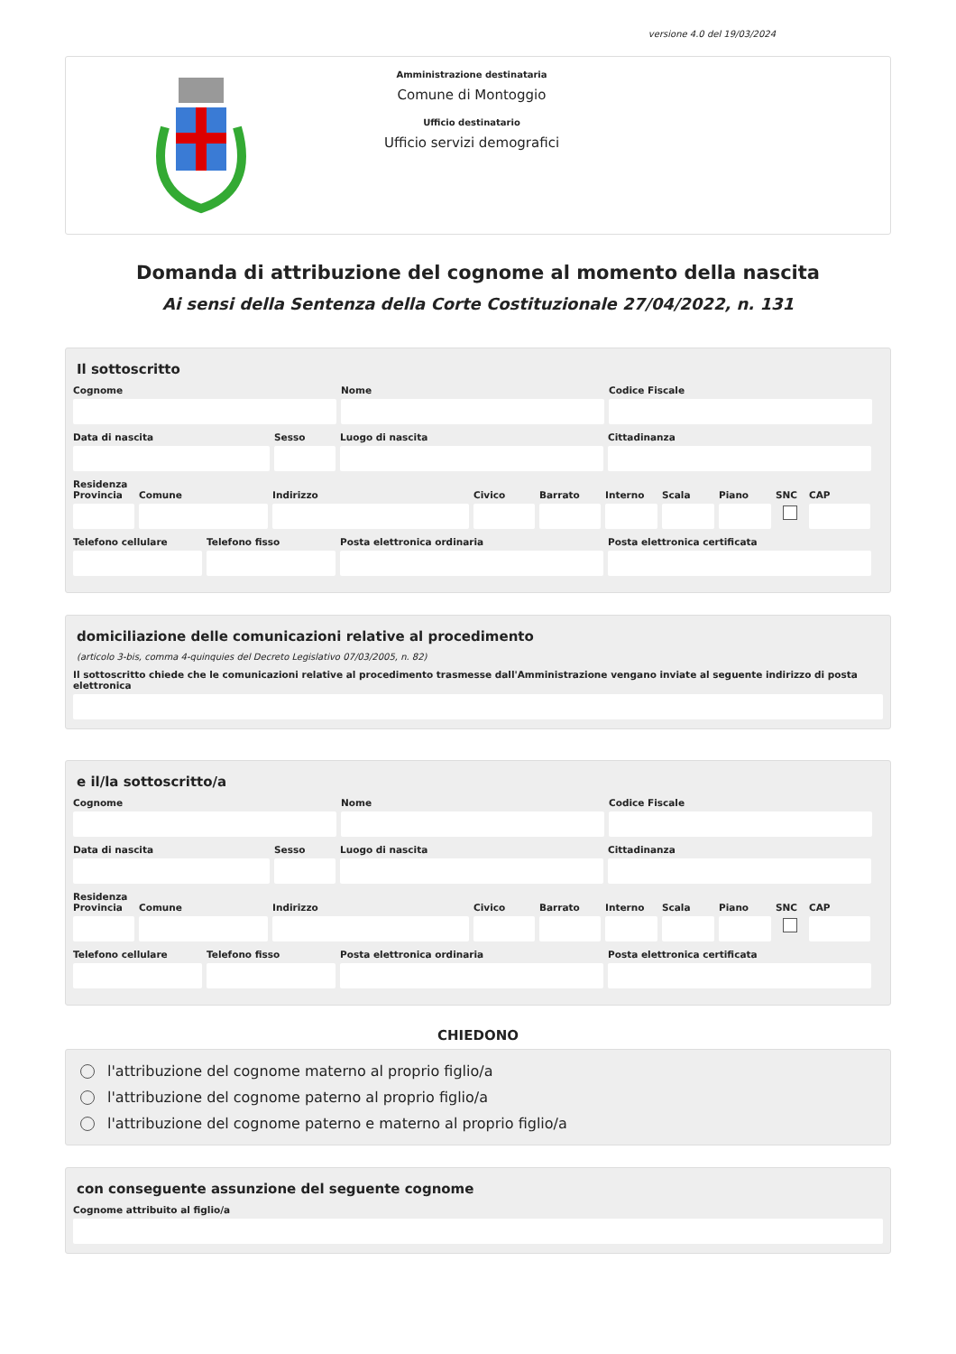versione 4.0 del 19/03/2024
Amministrazione destinataria
Comune di Montoggio
Ufficio destinatario
Ufficio servizi demografici
Domanda di attribuzione del cognome al momento della nascita
Ai sensi della Sentenza della Corte Costituzionale 27/04/2022, n. 131
Il sottoscritto
Cognome Nome Codice Fiscale
Data di nascita Sesso Luogo di nascita Cittadinanza
Residenza
Provincia
Comune Indirizzo Civico Barrato Interno
Scala Piano SNC CAP
Telefono cellulare
Telefono fisso Posta elettronica ordinaria Posta elettronica certificata
domiciliazione delle comunicazioni relative al procedimento
(articolo 3-bis, comma 4-quinquies del Decreto Legislativo 07/03/2005, n. 82)
Il sottoscritto chiede che le comunicazioni relative al procedimento trasmesse dall'Amministrazione vengano inviate al seguente indirizzo di posta elettronica
e il/la sottoscritto/a
Cognome Nome Codice Fiscale
Data di nascita Sesso Luogo di nascita Cittadinanza
Residenza
Provincia
Comune Indirizzo Civico Barrato Interno
Scala Piano SNC CAP
Telefono cellulare
Telefono fisso Posta elettronica ordinaria Posta elettronica certificata
CHIEDONO
l'attribuzione del cognome materno al proprio figlio/a
l'attribuzione del cognome paterno al proprio figlio/a
l'attribuzione del cognome paterno e materno al proprio figlio/a
con conseguente assunzione del seguente cognome
Cognome attribuito al figlio/a